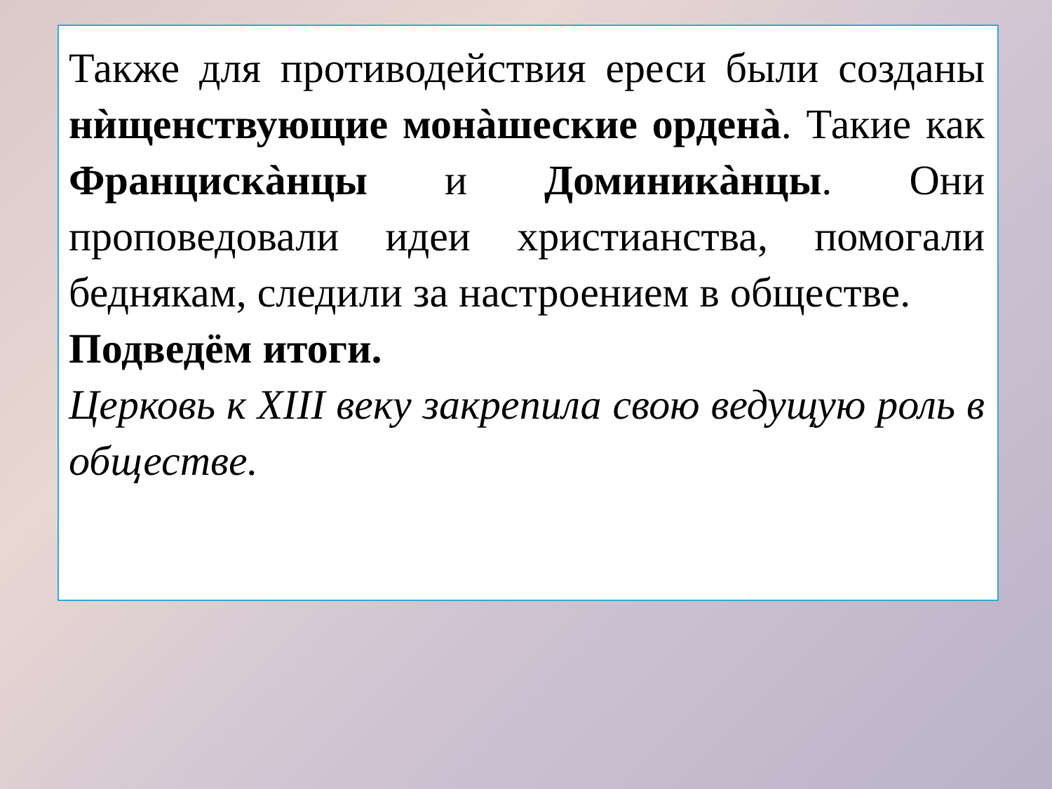Также для противодействия ереси были созданы нѝщенствующие монàшеские орденà. Такие как Францискàнцы и Доминикàнцы. Они проповедовали идеи христианства, помогали беднякам, следили за настроением в обществе.
Подведём итоги.
Церковь к XIII веку закрепила свою ведущую роль в обществе.